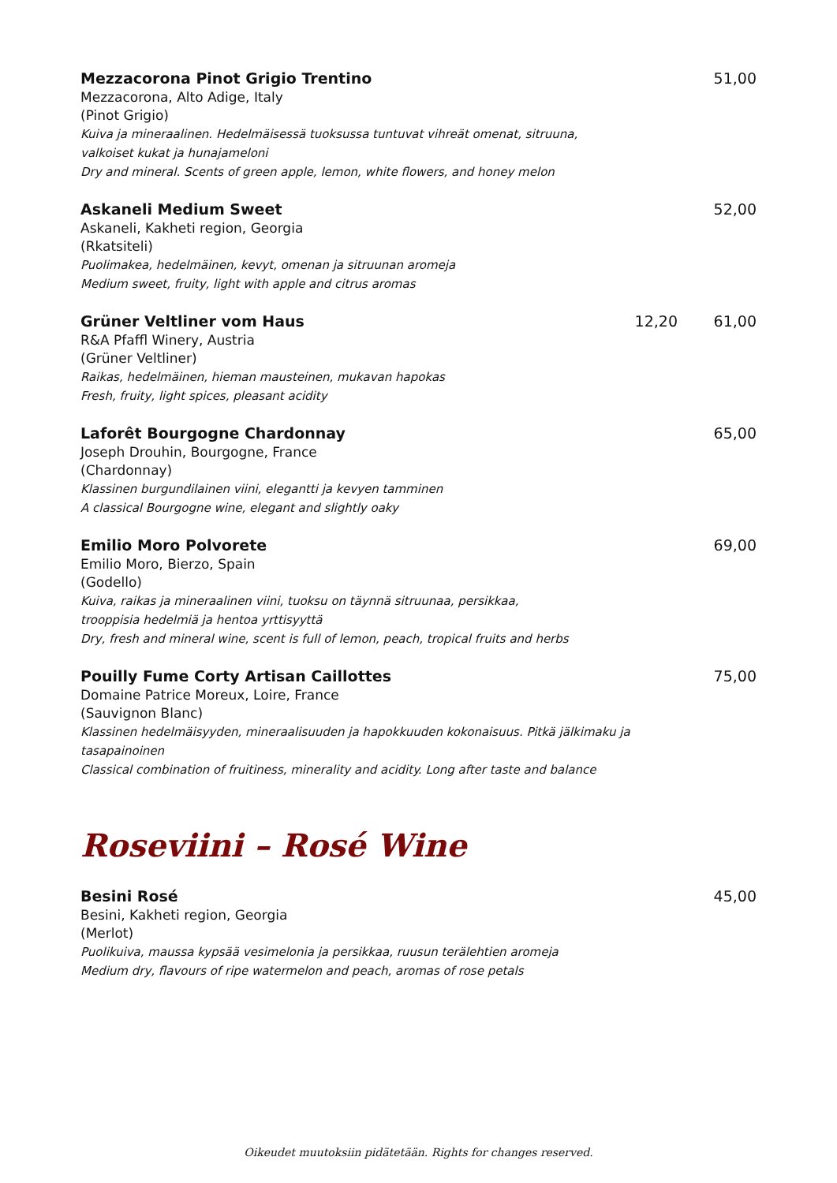Mezzacorona Pinot Grigio Trentino
Mezzacorona, Alto Adige, Italy
(Pinot Grigio)
Kuiva ja mineraalinen. Hedelmäisessä tuoksussa tuntuvat vihreät omenat, sitruuna,
valkoiset kukat ja hunajameloni
Dry and mineral. Scents of green apple, lemon, white flowers, and honey melon
51,00
Askaneli Medium Sweet
Askaneli, Kakheti region, Georgia
(Rkatsiteli)
Puolimakea, hedelmäinen, kevyt, omenan ja sitruunan aromeja
Medium sweet, fruity, light with apple and citrus aromas
52,00
Grüner Veltliner vom Haus
R&A Pfaffl Winery, Austria
(Grüner Veltliner)
Raikas, hedelmäinen, hieman mausteinen, mukavan hapokas
Fresh, fruity, light spices, pleasant acidity
12,20 61,00
Laforêt Bourgogne Chardonnay
Joseph Drouhin, Bourgogne, France
(Chardonnay)
Klassinen burgundilainen viini, elegantti ja kevyen tamminen
A classical Bourgogne wine, elegant and slightly oaky
65,00
Emilio Moro Polvorete
Emilio Moro, Bierzo, Spain
(Godello)
Kuiva, raikas ja mineraalinen viini, tuoksu on täynnä sitruunaa, persikkaa,
trooppisia hedelmiä ja hentoa yrttisyyttä
Dry, fresh and mineral wine, scent is full of lemon, peach, tropical fruits and herbs
69,00
Pouilly Fume Corty Artisan Caillottes
Domaine Patrice Moreux, Loire, France
(Sauvignon Blanc)
Klassinen hedelmäisyyden, mineraalisuuden ja hapokkuuden kokonaisuus. Pitkä jälkimaku ja tasapainoinen
Classical combination of fruitiness, minerality and acidity. Long after taste and balance
75,00
Roseviini – Rosé Wine
Besini Rosé
Besini, Kakheti region, Georgia
(Merlot)
Puolikuiva, maussa kypsää vesimelonia ja persikkaa, ruusun terälehtien aromeja
Medium dry, flavours of ripe watermelon and peach, aromas of rose petals
45,00
Oikeudet muutoksiin pidätetään. Rights for changes reserved.